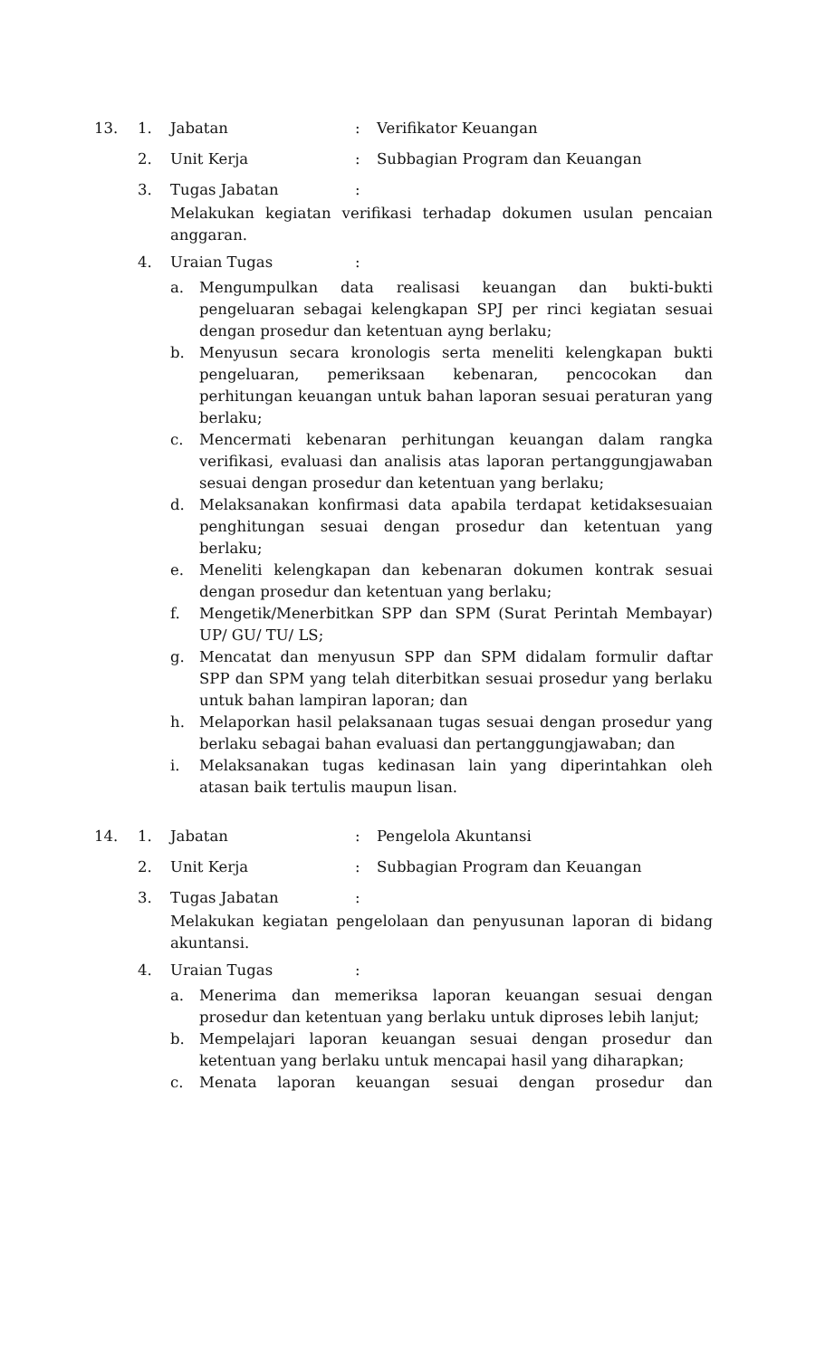13. 1. Jabatan: Verifikator Keuangan
2. Unit Kerja: Subbagian Program dan Keuangan
3. Tugas Jabatan:
Melakukan kegiatan verifikasi terhadap dokumen usulan pencaian anggaran.
4. Uraian Tugas:
a. Mengumpulkan data realisasi keuangan dan bukti-bukti pengeluaran sebagai kelengkapan SPJ per rinci kegiatan sesuai dengan prosedur dan ketentuan ayng berlaku;
b. Menyusun secara kronologis serta meneliti kelengkapan bukti pengeluaran, pemeriksaan kebenaran, pencocokan dan perhitungan keuangan untuk bahan laporan sesuai peraturan yang berlaku;
c. Mencermati kebenaran perhitungan keuangan dalam rangka verifikasi, evaluasi dan analisis atas laporan pertanggungjawaban sesuai dengan prosedur dan ketentuan yang berlaku;
d. Melaksanakan konfirmasi data apabila terdapat ketidaksesuaian penghitungan sesuai dengan prosedur dan ketentuan yang berlaku;
e. Meneliti kelengkapan dan kebenaran dokumen kontrak sesuai dengan prosedur dan ketentuan yang berlaku;
f. Mengetik/Menerbitkan SPP dan SPM (Surat Perintah Membayar) UP/ GU/ TU/ LS;
g. Mencatat dan menyusun SPP dan SPM didalam formulir daftar SPP dan SPM yang telah diterbitkan sesuai prosedur yang berlaku untuk bahan lampiran laporan; dan
h. Melaporkan hasil pelaksanaan tugas sesuai dengan prosedur yang berlaku sebagai bahan evaluasi dan pertanggungjawaban; dan
i. Melaksanakan tugas kedinasan lain yang diperintahkan oleh atasan baik tertulis maupun lisan.
14. 1. Jabatan: Pengelola Akuntansi
2. Unit Kerja: Subbagian Program dan Keuangan
3. Tugas Jabatan:
Melakukan kegiatan pengelolaan dan penyusunan laporan di bidang akuntansi.
4. Uraian Tugas:
a. Menerima dan memeriksa laporan keuangan sesuai dengan prosedur dan ketentuan yang berlaku untuk diproses lebih lanjut;
b. Mempelajari laporan keuangan sesuai dengan prosedur dan ketentuan yang berlaku untuk mencapai hasil yang diharapkan;
c. Menata laporan keuangan sesuai dengan prosedur dan